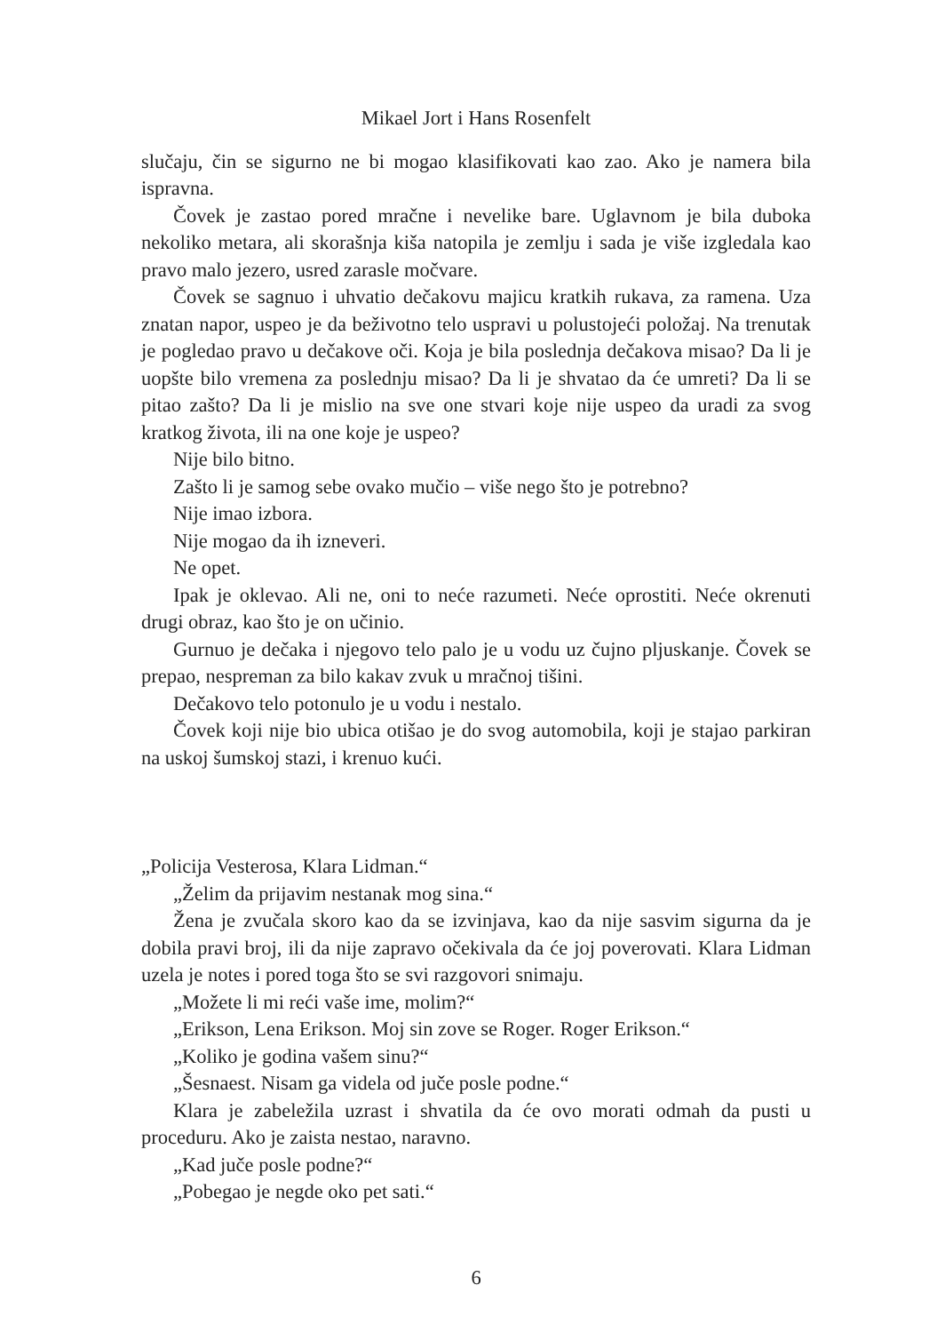Mikael Jort i Hans Rosenfelt
slučaju, čin se sigurno ne bi mogao klasifikovati kao zao. Ako je namera bila ispravna.
Čovek je zastao pored mračne i nevelike bare. Uglavnom je bila duboka nekoliko metara, ali skorašnja kiša natopila je zemlju i sada je više izgledala kao pravo malo jezero, usred zarasle močvare.
Čovek se sagnuo i uhvatio dečakovu majicu kratkih rukava, za ramena. Uza znatan napor, uspeo je da beživotno telo uspravi u polustojeći položaj. Na trenutak je pogledao pravo u dečakove oči. Koja je bila poslednja dečakova misao? Da li je uopšte bilo vremena za poslednju misao? Da li je shvatao da će umreti? Da li se pitao zašto? Da li je mislio na sve one stvari koje nije uspeo da uradi za svog kratkog života, ili na one koje je uspeo?
Nije bilo bitno.
Zašto li je samog sebe ovako mučio – više nego što je potrebno?
Nije imao izbora.
Nije mogao da ih izneveri.
Ne opet.
Ipak je oklevao. Ali ne, oni to neće razumeti. Neće oprostiti. Neće okrenuti drugi obraz, kao što je on učinio.
Gurnuo je dečaka i njegovo telo palo je u vodu uz čujno pljuskanje. Čovek se prepao, nespreman za bilo kakav zvuk u mračnoj tišini.
Dečakovo telo potonulo je u vodu i nestalo.
Čovek koji nije bio ubica otišao je do svog automobila, koji je stajao parkiran na uskoj šumskoj stazi, i krenuo kući.
„Policija Vesterosa, Klara Lidman.“
„Želim da prijavim nestanak mog sina.“
Žena je zvučala skoro kao da se izvinjava, kao da nije sasvim sigurna da je dobila pravi broj, ili da nije zapravo očekivala da će joj poverovati. Klara Lidman uzela je notes i pored toga što se svi razgovori snimaju.
„Možete li mi reći vaše ime, molim?“
„Erikson, Lena Erikson. Moj sin zove se Roger. Roger Erikson.“
„Koliko je godina vašem sinu?“
„Šesnaest. Nisam ga videla od juče posle podne.“
Klara je zabeležila uzrast i shvatila da će ovo morati odmah da pusti u proceduru. Ako je zaista nestao, naravno.
„Kad juče posle podne?“
„Pobegao je negde oko pet sati.“
6